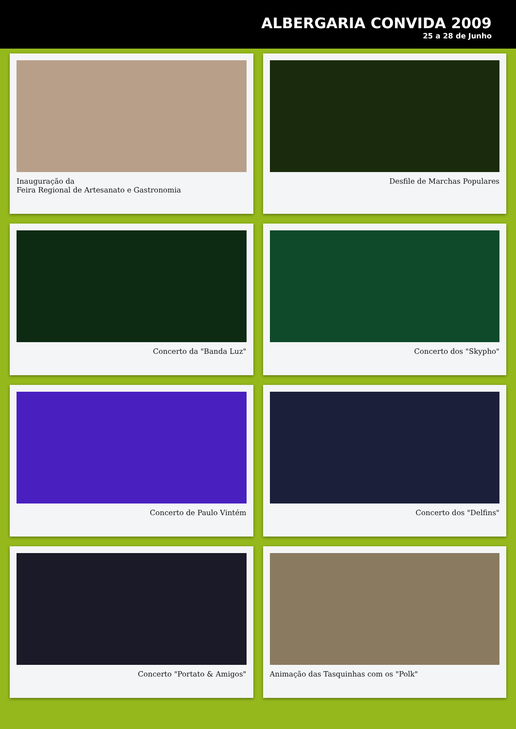ALBERGARIA CONVIDA 2009
25 a 28 de Junho
Inauguração da
Feira Regional de Artesanato e Gastronomia
Desfile de Marchas Populares
Concerto da "Banda Luz"
Concerto dos "Skypho"
Concerto de Paulo Vintém
Concerto dos "Delfins"
Concerto "Portato & Amigos"
Animação das Tasquinhas com os "Polk"